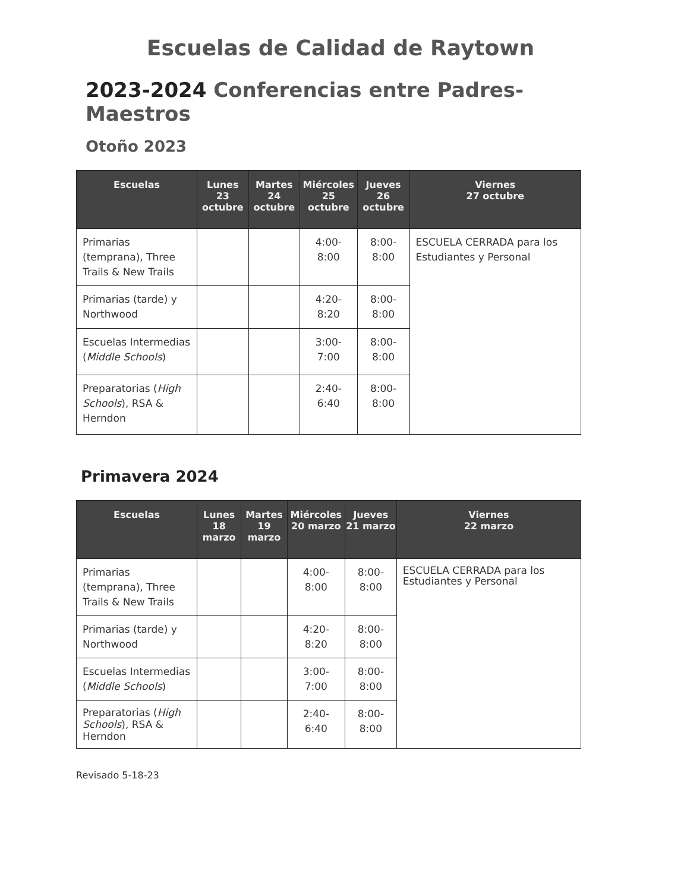Escuelas de Calidad de Raytown
2023-2024 Conferencias entre Padres-Maestros
Otoño 2023
| Escuelas | Lunes 23 octubre | Martes 24 octubre | Miércoles 25 octubre | Jueves 26 octubre | Viernes 27 octubre |
| --- | --- | --- | --- | --- | --- |
| Primarias (temprana), Three Trails & New Trails | | | 4:00-8:00 | 8:00-8:00 | ESCUELA CERRADA para los Estudiantes y Personal |
| Primarias (tarde) y Northwood | | | 4:20-8:20 | 8:00-8:00 | |
| Escuelas Intermedias ( Middle Schools ) | | | 3:00-7:00 | 8:00-8:00 | |
| Preparatorias ( High Schools ), RSA & Herndon | | | 2:40-6:40 | 8:00-8:00 | |
Primavera 2024
| Escuelas | Lunes 18 marzo | Martes 19 marzo | Miércoles 20 marzo | Jueves 21 marzo | Viernes 22 marzo |
| --- | --- | --- | --- | --- | --- |
| Primarias (temprana), Three Trails & New Trails | | | 4:00-8:00 | 8:00-8:00 | ESCUELA CERRADA para los Estudiantes y Personal |
| Primarias (tarde) y Northwood | | | 4:20-8:20 | 8:00-8:00 | |
| Escuelas Intermedias ( Middle Schools ) | | | 3:00-7:00 | 8:00-8:00 | |
| Preparatorias ( High Schools ), RSA & Herndon | | | 2:40-6:40 | 8:00-8:00 | |
Revisado 5-18-23